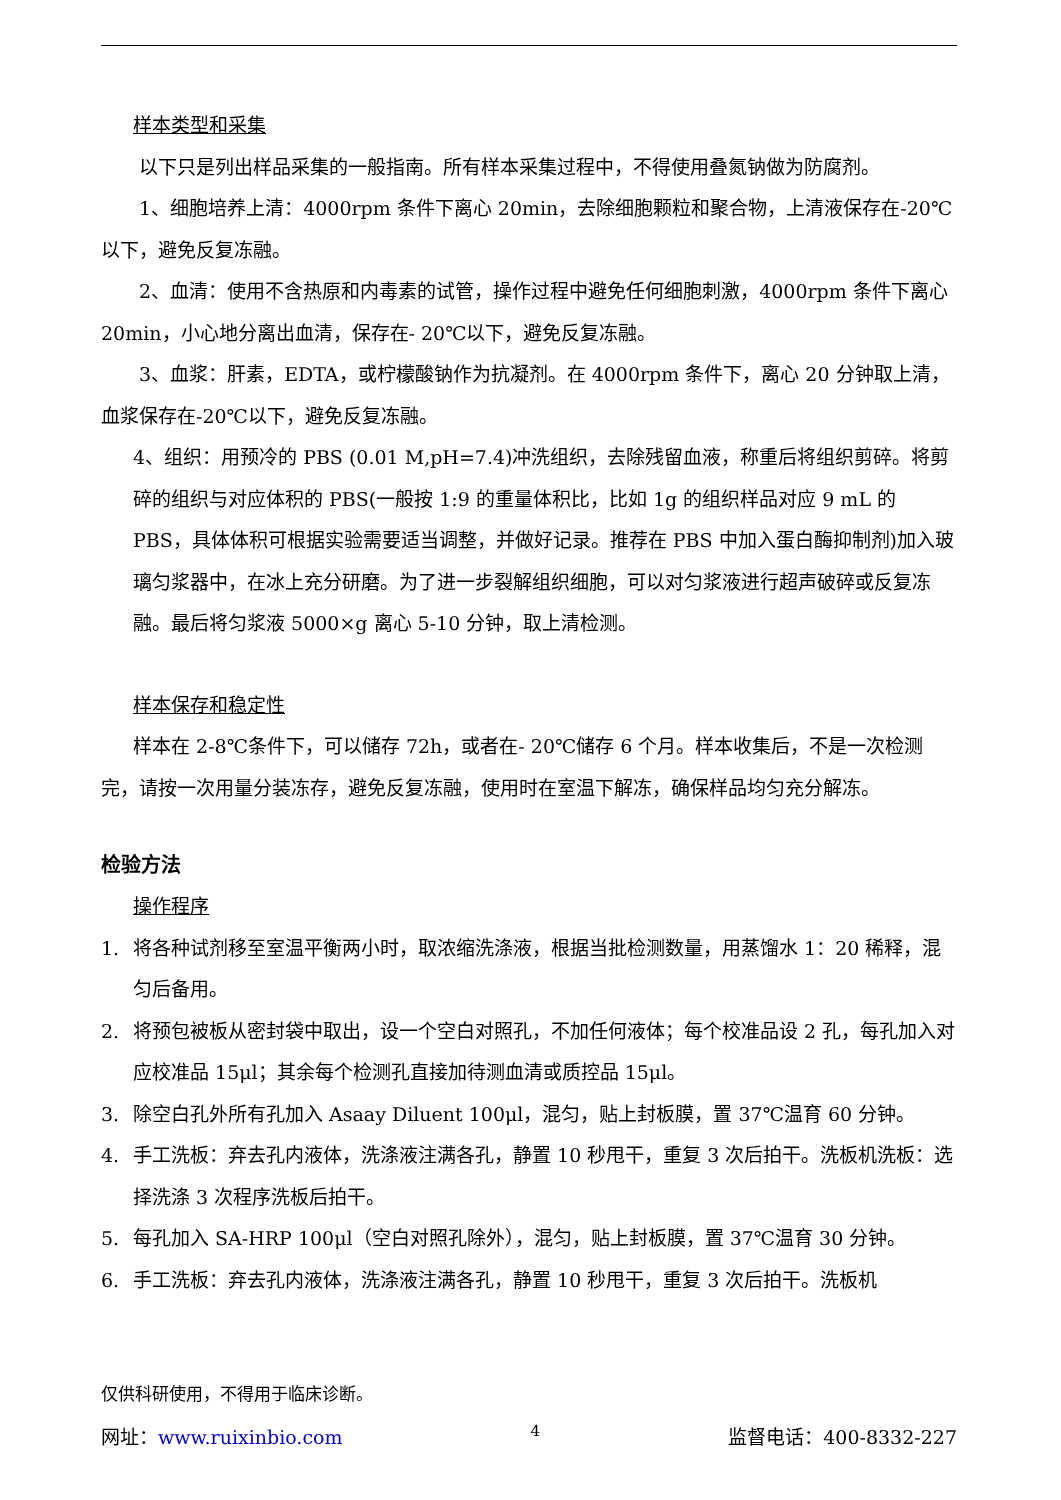样本类型和采集
以下只是列出样品采集的一般指南。所有样本采集过程中，不得使用叠氮钠做为防腐剂。
1、细胞培养上清：4000rpm 条件下离心 20min，去除细胞颗粒和聚合物，上清液保存在-20℃以下，避免反复冻融。
2、血清：使用不含热原和内毒素的试管，操作过程中避免任何细胞刺激，4000rpm 条件下离心 20min，小心地分离出血清，保存在- 20℃以下，避免反复冻融。
3、血浆：肝素，EDTA，或柠檬酸钠作为抗凝剂。在 4000rpm 条件下，离心 20 分钟取上清，血浆保存在-20℃以下，避免反复冻融。
4、组织：用预冷的 PBS (0.01 M,pH=7.4)冲洗组织，去除残留血液，称重后将组织剪碎。将剪碎的组织与对应体积的 PBS(一般按 1:9 的重量体积比，比如 1g 的组织样品对应 9 mL 的 PBS，具体体积可根据实验需要适当调整，并做好记录。推荐在 PBS 中加入蛋白酶抑制剂)加入玻璃匀浆器中，在冰上充分研磨。为了进一步裂解组织细胞，可以对匀浆液进行超声破碎或反复冻融。最后将匀浆液 5000×g 离心 5-10 分钟，取上清检测。
样本保存和稳定性
样本在 2-8℃条件下，可以储存 72h，或者在- 20℃储存 6 个月。样本收集后，不是一次检测完，请按一次用量分装冻存，避免反复冻融，使用时在室温下解冻，确保样品均匀充分解冻。
检验方法
操作程序
1. 将各种试剂移至室温平衡两小时，取浓缩洗涤液，根据当批检测数量，用蒸馏水 1：20 稀释，混匀后备用。
2. 将预包被板从密封袋中取出，设一个空白对照孔，不加任何液体；每个校准品设 2 孔，每孔加入对应校准品 15μl；其余每个检测孔直接加待测血清或质控品 15μl。
3. 除空白孔外所有孔加入 Asaay Diluent 100μl，混匀，贴上封板膜，置 37℃温育 60 分钟。
4. 手工洗板：弃去孔内液体，洗涤液注满各孔，静置 10 秒甩干，重复 3 次后拍干。洗板机洗板：选择洗涤 3 次程序洗板后拍干。
5. 每孔加入 SA-HRP 100μl（空白对照孔除外），混匀，贴上封板膜，置 37℃温育 30 分钟。
6. 手工洗板：弃去孔内液体，洗涤液注满各孔，静置 10 秒甩干，重复 3 次后拍干。洗板机
仅供科研使用，不得用于临床诊断。
网址：www.ruixinbio.com 4 监督电话：400-8332-227